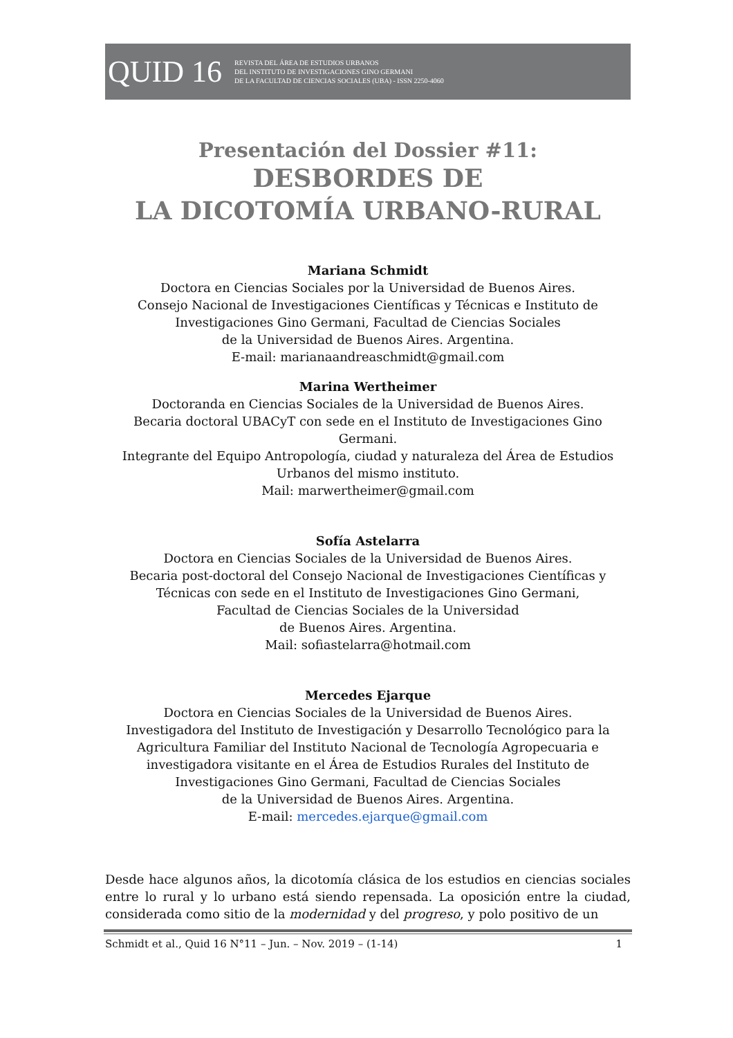QUID 16
REVISTA DEL ÁREA DE ESTUDIOS URBANOS
DEL INSTITUTO DE INVESTIGACIONES GINO GERMANI
DE LA FACULTAD DE CIENCIAS SOCIALES (UBA) - ISSN 2250-4060
Presentación del Dossier #11:
DESBORDES DE
LA DICOTOMÍA URBANO-RURAL
Mariana Schmidt
Doctora en Ciencias Sociales por la Universidad de Buenos Aires.
Consejo Nacional de Investigaciones Científicas y Técnicas e Instituto de
Investigaciones Gino Germani, Facultad de Ciencias Sociales
de la Universidad de Buenos Aires. Argentina.
E-mail: marianaandreaschmidt@gmail.com
Marina Wertheimer
Doctoranda en Ciencias Sociales de la Universidad de Buenos Aires.
Becaria doctoral UBACyT con sede en el Instituto de Investigaciones Gino Germani.
Integrante del Equipo Antropología, ciudad y naturaleza del Área de Estudios
Urbanos del mismo instituto.
Mail: marwertheimer@gmail.com
Sofía Astelarra
Doctora en Ciencias Sociales de la Universidad de Buenos Aires.
Becaria post-doctoral del Consejo Nacional de Investigaciones Científicas y
Técnicas con sede en el Instituto de Investigaciones Gino Germani,
Facultad de Ciencias Sociales de la Universidad
de Buenos Aires. Argentina.
Mail: sofiastelarra@hotmail.com
Mercedes Ejarque
Doctora en Ciencias Sociales de la Universidad de Buenos Aires.
Investigadora del Instituto de Investigación y Desarrollo Tecnológico para la
Agricultura Familiar del Instituto Nacional de Tecnología Agropecuaria e
investigadora visitante en el Área de Estudios Rurales del Instituto de
Investigaciones Gino Germani, Facultad de Ciencias Sociales
de la Universidad de Buenos Aires. Argentina.
E-mail: mercedes.ejarque@gmail.com
Desde hace algunos años, la dicotomía clásica de los estudios en ciencias sociales entre lo rural y lo urbano está siendo repensada. La oposición entre la ciudad, considerada como sitio de la modernidad y del progreso, y polo positivo de un
Schmidt et al., Quid 16 N°11 – Jun. – Nov. 2019 – (1-14) 1